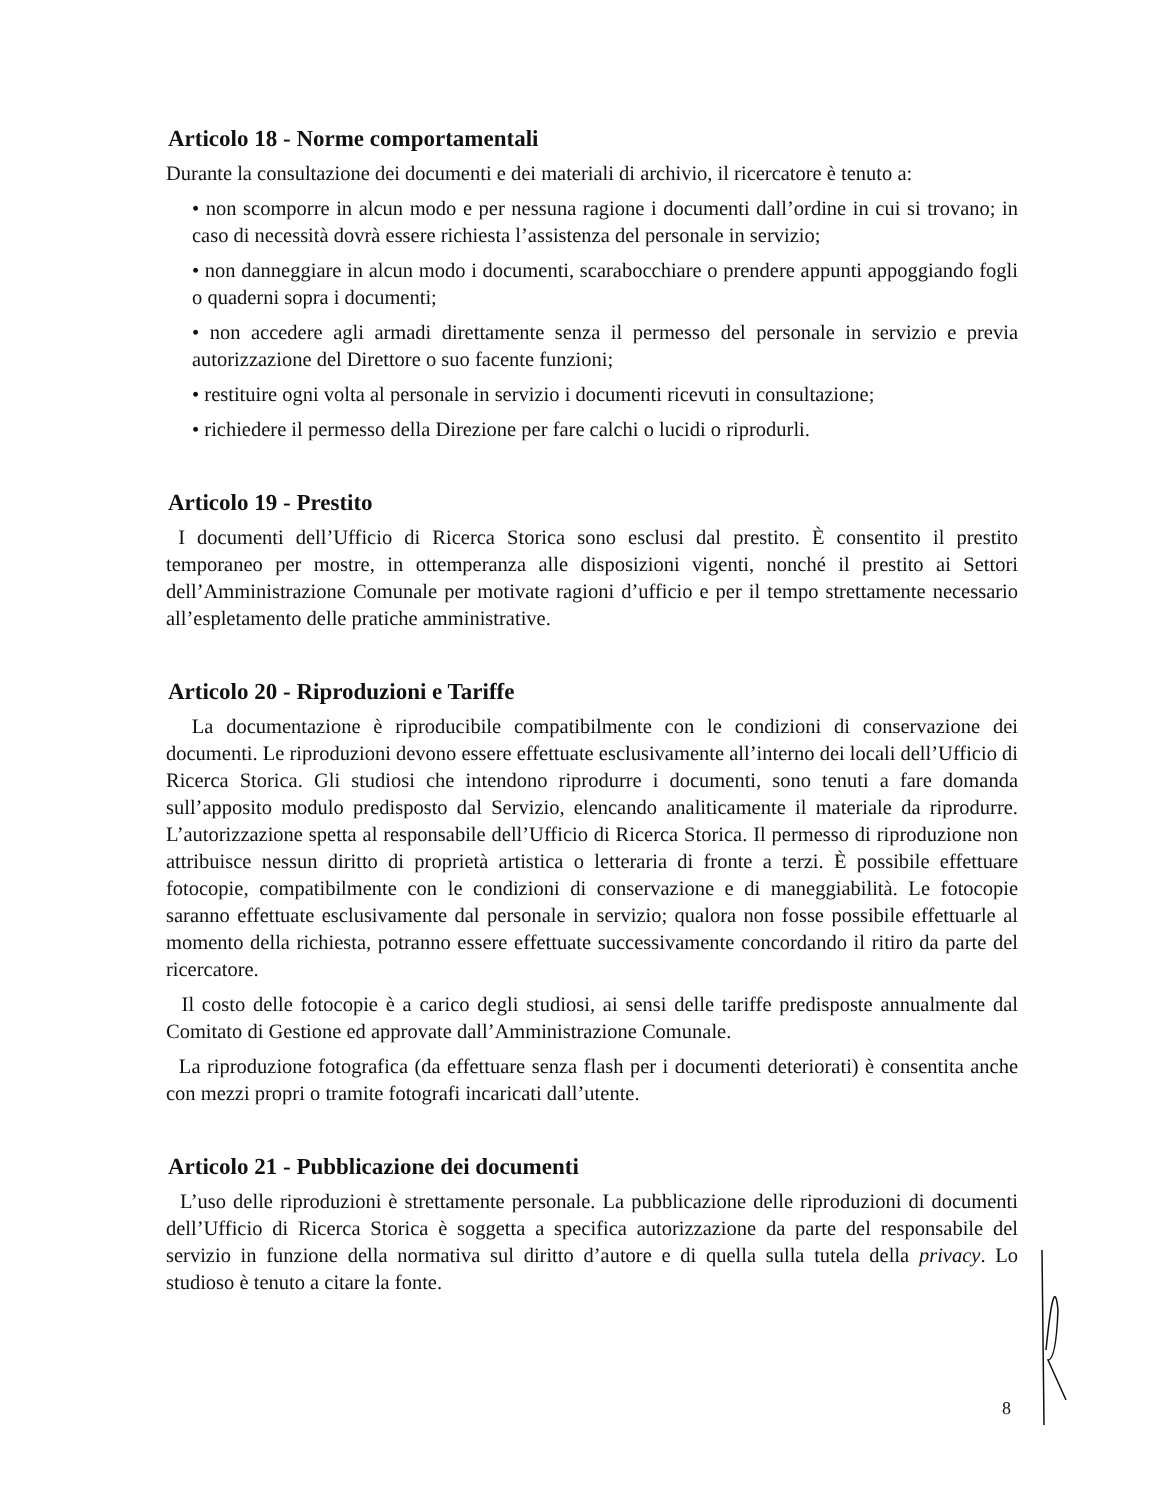Articolo 18 - Norme comportamentali
Durante la consultazione dei documenti e dei materiali di archivio, il ricercatore è tenuto a:
• non scomporre in alcun modo e per nessuna ragione i documenti dall’ordine in cui si trovano; in caso di necessità dovrà essere richiesta l’assistenza del personale in servizio;
• non danneggiare in alcun modo i documenti, scarabocchiare o prendere appunti appoggiando fogli o quaderni sopra i documenti;
• non accedere agli armadi direttamente senza il permesso del personale in servizio e previa autorizzazione del Direttore o suo facente funzioni;
• restituire ogni volta al personale in servizio i documenti ricevuti in consultazione;
• richiedere il permesso della Direzione per fare calchi o lucidi o riprodurli.
Articolo 19 - Prestito
I documenti dell’Ufficio di Ricerca Storica sono esclusi dal prestito. È consentito il prestito temporaneo per mostre, in ottemperanza alle disposizioni vigenti, nonché il prestito ai Settori dell’Amministrazione Comunale per motivate ragioni d’ufficio e per il tempo strettamente necessario all’espletamento delle pratiche amministrative.
Articolo 20 - Riproduzioni e Tariffe
La documentazione è riproducibile compatibilmente con le condizioni di conservazione dei documenti. Le riproduzioni devono essere effettuate esclusivamente all’interno dei locali dell’Ufficio di Ricerca Storica. Gli studiosi che intendono riprodurre i documenti, sono tenuti a fare domanda sull’apposito modulo predisposto dal Servizio, elencando analiticamente il materiale da riprodurre. L’autorizzazione spetta al responsabile dell’Ufficio di Ricerca Storica. Il permesso di riproduzione non attribuisce nessun diritto di proprietà artistica o letteraria di fronte a terzi. È possibile effettuare fotocopie, compatibilmente con le condizioni di conservazione e di maneggiabilità. Le fotocopie saranno effettuate esclusivamente dal personale in servizio; qualora non fosse possibile effettuarle al momento della richiesta, potranno essere effettuate successivamente concordando il ritiro da parte del ricercatore.
Il costo delle fotocopie è a carico degli studiosi, ai sensi delle tariffe predisposte annualmente dal Comitato di Gestione ed approvate dall’Amministrazione Comunale.
La riproduzione fotografica (da effettuare senza flash per i documenti deteriorati) è consentita anche con mezzi propri o tramite fotografi incaricati dall’utente.
Articolo 21 - Pubblicazione dei documenti
L’uso delle riproduzioni è strettamente personale. La pubblicazione delle riproduzioni di documenti dell’Ufficio di Ricerca Storica è soggetta a specifica autorizzazione da parte del responsabile del servizio in funzione della normativa sul diritto d’autore e di quella sulla tutela della privacy. Lo studioso è tenuto a citare la fonte.
8